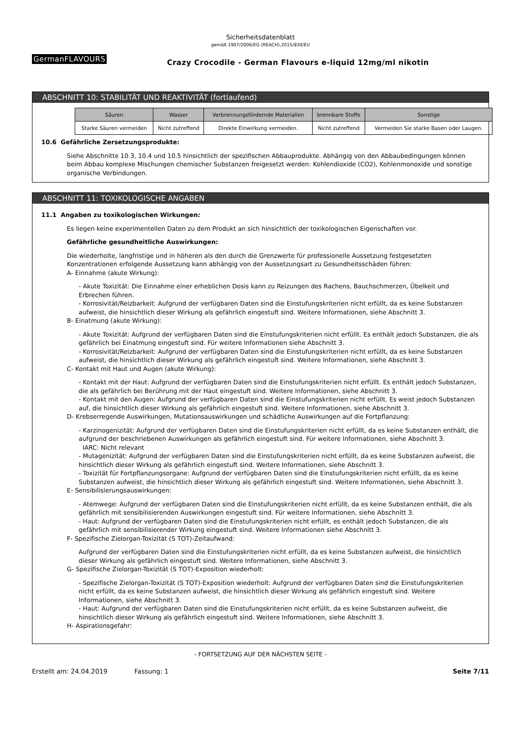Sicherheitsdatenblatt
gemäß 1907/2006/EG (REACH),2015/830/EU
GermanFLAVOURS
Crazy Crocodile - German Flavours e-liquid 12mg/ml nikotin
ABSCHNITT 10: STABILITÄT UND REAKTIVITÄT (fortlaufend)
| Säuren | Wasser | Verbrennungsfördernde Materialien | brennbare Stoffe | Sonstige |
| --- | --- | --- | --- | --- |
| Starke Säuren vermeiden | Nicht zutreffend | Direkte Einwirkung vermeiden. | Nicht zutreffend | Vermeiden Sie starke Basen oder Laugen. |
10.6 Gefährliche Zersetzungsprodukte:
Siehe Abschnitte 10.3, 10.4 und 10.5 hinsichtlich der spezifischen Abbauprodukte. Abhängig von den Abbaubedingungen können beim Abbau komplexe Mischungen chemischer Substanzen freigesetzt werden: Kohlendioxide (CO2), Kohlenmonoxide und sonstige organische Verbindungen.
ABSCHNITT 11: TOXIKOLOGISCHE ANGABEN
11.1 Angaben zu toxikologischen Wirkungen:
Es liegen keine experimentellen Daten zu dem Produkt an sich hinsichtlich der toxikologischen Eigenschaften vor.
Gefährliche gesundheitliche Auswirkungen:
Die wiederholte, langfristige und in höheren als den durch die Grenzwerte für professionelle Aussetzung festgesetzten Konzentrationen erfolgende Aussetzung kann abhängig von der Aussetzungsart zu Gesundheitsschäden führen:
A- Einnahme (akute Wirkung):
- Akute Toxizität: Die Einnahme einer erheblichen Dosis kann zu Reizungen des Rachens, Bauchschmerzen, Übelkeit und Erbrechen führen.
- Korrosivität/Reizbarkeit: Aufgrund der verfügbaren Daten sind die Einstufungskriterien nicht erfüllt, da es keine Substanzen aufweist, die hinsichtlich dieser Wirkung als gefährlich eingestuft sind. Weitere Informationen, siehe Abschnitt 3.
B- Einatmung (akute Wirkung):
- Akute Toxizität: Aufgrund der verfügbaren Daten sind die Einstufungskriterien nicht erfüllt. Es enthält jedoch Substanzen, die als gefährlich bei Einatmung eingestuft sind. Für weitere Informationen siehe Abschnitt 3.
- Korrosivität/Reizbarkeit: Aufgrund der verfügbaren Daten sind die Einstufungskriterien nicht erfüllt, da es keine Substanzen aufweist, die hinsichtlich dieser Wirkung als gefährlich eingestuft sind. Weitere Informationen, siehe Abschnitt 3.
C- Kontakt mit Haut und Augen (akute Wirkung):
- Kontakt mit der Haut: Aufgrund der verfügbaren Daten sind die Einstufungskriterien nicht erfüllt. Es enthält jedoch Substanzen, die als gefährlich bei Berührung mit der Haut eingestuft sind. Weitere Informationen, siehe Abschnitt 3.
- Kontakt mit den Augen: Aufgrund der verfügbaren Daten sind die Einstufungskriterien nicht erfüllt. Es weist jedoch Substanzen auf, die hinsichtlich dieser Wirkung als gefährlich eingestuft sind. Weitere Informationen, siehe Abschnitt 3.
D- Krebserregende Auswirkungen, Mutationsauswirkungen und schädliche Auswirkungen auf die Fortpflanzung:
- Karzinogenizität: Aufgrund der verfügbaren Daten sind die Einstufungskriterien nicht erfüllt, da es keine Substanzen enthält, die aufgrund der beschriebenen Auswirkungen als gefährlich eingestuft sind. Für weitere Informationen, siehe Abschnitt 3.
IARC: Nicht relevant
- Mutagenizität: Aufgrund der verfügbaren Daten sind die Einstufungskriterien nicht erfüllt, da es keine Substanzen aufweist, die hinsichtlich dieser Wirkung als gefährlich eingestuft sind. Weitere Informationen, siehe Abschnitt 3.
- Toxizität für Fortpflanzungsorgane: Aufgrund der verfügbaren Daten sind die Einstufungskriterien nicht erfüllt, da es keine Substanzen aufweist, die hinsichtlich dieser Wirkung als gefährlich eingestuft sind. Weitere Informationen, siehe Abschnitt 3.
E- Sensibilisierungsauswirkungen:
- Atemwege: Aufgrund der verfügbaren Daten sind die Einstufungskriterien nicht erfüllt, da es keine Substanzen enthält, die als gefährlich mit sensibilisierenden Auswirkungen eingestuft sind. Für weitere Informationen, siehe Abschnitt 3.
- Haut: Aufgrund der verfügbaren Daten sind die Einstufungskriterien nicht erfüllt, es enthält jedoch Substanzen, die als gefährlich mit sensibilisierender Wirkung eingestuft sind. Weitere Informationen siehe Abschnitt 3.
F- Spezifische Zielorgan-Toxizität (S TOT)-Zeitaufwand:
Aufgrund der verfügbaren Daten sind die Einstufungskriterien nicht erfüllt, da es keine Substanzen aufweist, die hinsichtlich dieser Wirkung als gefährlich eingestuft sind. Weitere Informationen, siehe Abschnitt 3.
G- Spezifische Zielorgan-Toxizität (S TOT)-Exposition wiederholt:
- Spezifische Zielorgan-Toxizität (S TOT)-Exposition wiederholt: Aufgrund der verfügbaren Daten sind die Einstufungskriterien nicht erfüllt, da es keine Substanzen aufweist, die hinsichtlich dieser Wirkung als gefährlich eingestuft sind. Weitere Informationen, siehe Abschnitt 3.
- Haut: Aufgrund der verfügbaren Daten sind die Einstufungskriterien nicht erfüllt, da es keine Substanzen aufweist, die hinsichtlich dieser Wirkung als gefährlich eingestuft sind. Weitere Informationen, siehe Abschnitt 3.
H- Aspirationsgefahr:
- FORTSETZUNG AUF DER NÄCHSTEN SEITE -
Erstellt am: 24.04.2019 Fassung: 1 Seite 7/11